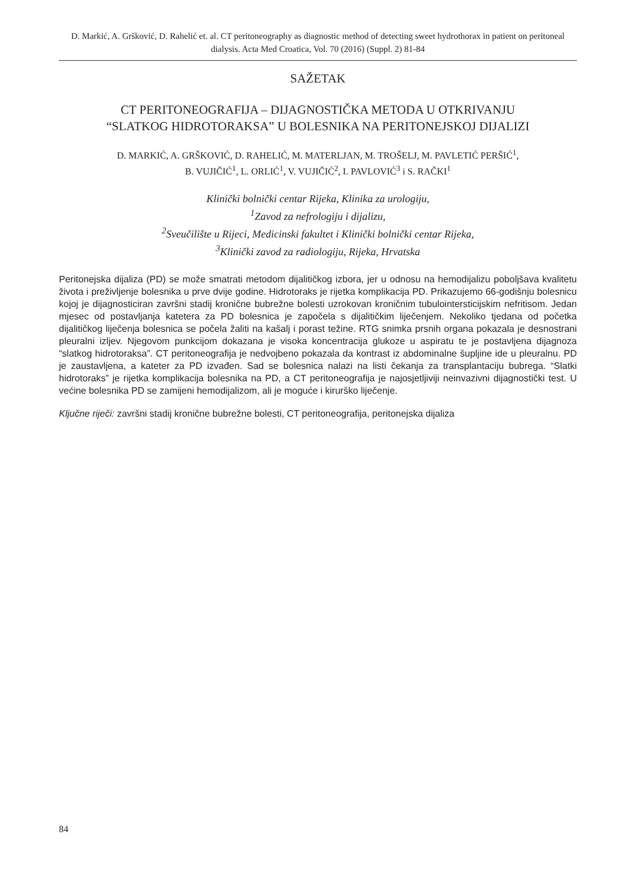D. Markić, A. Gršković, D. Rahelić et. al. CT peritoneography as diagnostic method of detecting sweet hydrothorax in patient on peritoneal dialysis. Acta Med Croatica, Vol. 70 (2016) (Suppl. 2) 81-84
SAŽETAK
CT PERITONEOGRAFIJA – DIJAGNOSTIČKA METODA U OTKRIVANJU
“SLATKOG HIDROTORAKSA” U BOLESNIKA NA PERITONEJSKOJ DIJALIZI
D. MARKIĆ, A. GRŠKOVIĆ, D. RAHELIĆ, M. MATERLJAN, M. TROŠELJ, M. PAVLETIĆ PERŠIĆ<sup>1</sup>,
B. VUJIČIĆ<sup>1</sup>, L. ORLIĆ<sup>1</sup>, V. VUJIČIĆ<sup>2</sup>, I. PAVLOVIĆ<sup>3</sup> i S. RAČKI<sup>1</sup>
Klinički bolnički centar Rijeka, Klinika za urologiju,
<sup>1</sup> Zavod za nefrologiju i dijalizu,
<sup>2</sup> Sveučilište u Rijeci, Medicinski fakultet i Klinički bolnički centar Rijeka,
<sup>3</sup> Klinički zavod za radiologiju, Rijeka, Hrvatska
Peritonejska dijaliza (PD) se može smatrati metodom dijalitičkog izbora, jer u odnosu na hemodijalizu poboljšava kvalitetu života i preživljenje bolesnika u prve dvije godine. Hidrotoraks je rijetka komplikacija PD. Prikazujemo 66-godišnju bolesnicu kojoj je dijagnosticiran završni stadij kronične bubrežne bolesti uzrokovan kroničnim tubulointersticijskim nefritisom. Jedan mjesec od postavljanja katetera za PD bolesnica je započela s dijalitičkim liječenjem. Nekoliko tjedana od početka dijalitičkog liječenja bolesnica se počela žaliti na kašalj i porast težine. RTG snimka prsnih organa pokazala je desnostrani pleuralni izljev. Njegovom punkcijom dokazana je visoka koncentracija glukoze u aspiratu te je postavljena dijagnoza “slatkog hidrotoraksa”. CT peritoneografija je nedvojbeno pokazala da kontrast iz abdominalne šupljine ide u pleuralnu. PD je zaustavljena, a kateter za PD izvađen. Sad se bolesnica nalazi na listi čekanja za transplantaciju bubrega. “Slatki hidrotoraks” je rijetka komplikacija bolesnika na PD, a CT peritoneografija je najosjetljiviji neinvazivni dijagnostički test. U većine bolesnika PD se zamijeni hemodijalizom, ali je moguće i kirurško liječenje.
Ključne riječi: završni stadij kronične bubrežne bolesti, CT peritoneografija, peritonejska dijaliza
84